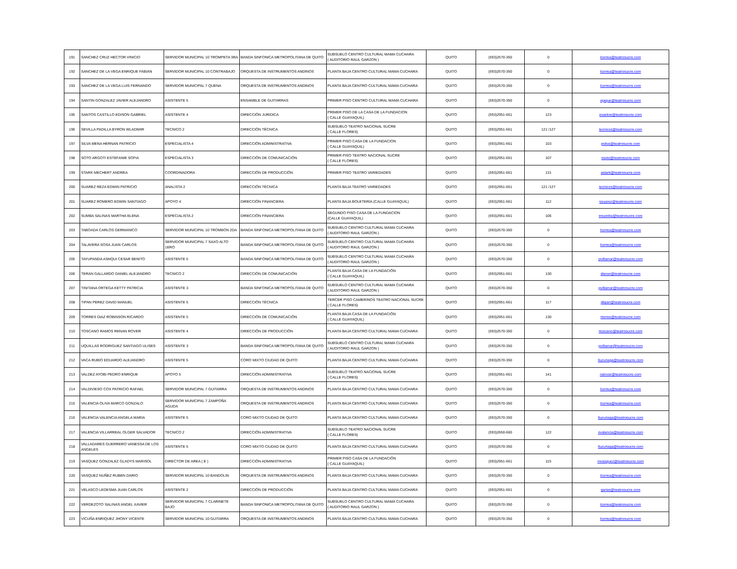| 191 | SANCHEZ CRUZ HECTOR VINICIO | SERVIDOR MUNICIPAL 10 TROMPETA 3RA | BANDA SINFONICA METROPOLITANA DE QUITO | SUBSUELO CENTRO CULTURAL MAMA CUCHARA ( AUDITORIO RAUL GARZON ) | QUITO | (593)2570-350 | 0 | lcorrea@teatrosucre.com |
| 192 | SANCHEZ DE LA VEGA ENRIQUE FABIAN | SERVIDOR MUNICIPAL 10 CONTRABAJO | ORQUESTA DE INSTRUMENTOS ANDINOS | PLANTA BAJA CENTRO CULTURAL MAMA CUCHARA | QUITO | (593)2570-350 | 0 | lcorrea@teatrosucre.com |
| 193 | SANCHEZ DE LA VEGA LUIS FERNANDO | SERVIDOR MUNICIPAL 7 QUENA | ORQUESTA DE INSTRUMENTOS ANDINOS | PLANTA BAJA CENTRO CULTURAL MAMA CUCHARA | QUITO | (593)2570-350 | 0 | lcorrea@teatrosucre.com |
| 194 | SANTIN GONZALEZ JAVIER ALEJANDRO | ASISTENTE 5 | ENSAMBLE DE GUITARRAS | PRIMER PISO CENTRO CULTURAL MAMA CUCHARA | QUITO | (593)2570-350 | 0 | ejaque@teatrosucre.com |
| 195 | SANTOS CASTILLO EDISON GABRIEL | ASISTENTE 4 | DIRECCIÓN JURIDICA | PRIMER PISO DE LA CASA DE LA FUNDACION ( CALLE GUAYAQUIL) | QUITO | (593)2951-661 | 123 | esantos@teatrosucre.com |
| 196 | SEVILLA PADILLA BYRON WLADIMIR | TECNICO 2 | DIRECCIÓN TÉCNICA | SUBSUELO TEATRO NACIONAL SUCRE ( CALLE FLORES) | QUITO | (593)2951-661 | 121 /127 | tecnicos@teatrosucre.com |
| 197 | SILVA MENA HERNAN PATRICIO | ESPECIALISTA 4 | DIRECCIÓN ADMINISTRATIVA | PRIMER PISO CASA DE LA FUNDACION ( CALLE GUAYAQUIL) | QUITO | (593)2951-661 | 103 | psilva@teatrosucre.com |
| 198 | SOTO ARGOTI ESTEFANIE SOFIA | ESPECIALISTA 3 | DIRECCIÓN DE COMUNICACIÓN | PRIMER PISO TEATRO NACIONAL SUCRE ( CALLE FLORES) | QUITO | (593)2951-661 | 107 | ssoto@teatrosucre.com |
| 199 | STARK MECHERT ANDREA | COORDINADORA | DIRECCIÓN DE PRODUCCIÓN | PRIMER PISO TEATRO VARIEDADES | QUITO | (593)2951-661 | 131 | astark@teatrosucre.com |
| 200 | SUAREZ REZA EDWIN PATRICIO | ANALISTA 2 | DIRECCIÓN TÉCNICA | PLANTA BAJA TEATRO VARIEDADES | QUITO | (593)2951-661 | 121 /127 | tecnicos@teatrosucre.com |
| 201 | SUAREZ ROMERO EDWIN SANTIAGO | APOYO 4 | DIRECCIÓN FINANCIERA | PLANTA BAJA BOLETERIA (CALLE GUAYAQUIL) | QUITO | (593)2951-661 | 112 | ssuarez@teatrosucre.com |
| 202 | SUMBA SALINAS MARTHA ELENA | ESPECIALISTA 2 | DIRECCIÓN FINANCIERA | SEGUNDO PISO CASA DE LA FUNDACION (CALLE GUAYAQUIL) | QUITO | (593)2951-661 | 106 | msumba@teatrosucre.com |
| 203 | TABOADA CARLOS GERMANICO | SERVIDOR MUNICIPAL 10 TROMBON 2DA | BANDA SINFONICA METROPOLITANA DE QUITO | SUBSUELO CENTRO CULTURAL MAMA CUCHARA ( AUDITORIO RAUL GARZON ) | QUITO | (593)2570-350 | 0 | lcorrea@teatrosucre.com |
| 204 | TALAVERA SOSA JUAN CARLOS | SERVIDOR MUNICIPAL 7 SAXO ALTO 1ERO | BANDA SINFONICA METROPOLITANA DE QUITO | SUBSUELO CENTRO CULTURAL MAMA CUCHARA ( AUDITORIO RAUL GARZON ) | QUITO | (593)2570-350 | 0 | lcorrea@teatrosucre.com |
| 205 | TAYUPANDA ASHQUI CESAR BENITO | ASISTENTE 5 | BANDA SINFONICA METROPOLITANA DE QUITO | SUBSUELO CENTRO CULTURAL MAMA CUCHARA ( AUDITORIO RAUL GARZON ) | QUITO | (593)2570-350 | 0 | pvillamar@teatrosucre.com |
| 206 | TERAN GALLARDO DANIEL ALEJANDRO | TECNICO 2 | DIRECCIÓN DE COMUNICACIÓN | PLANTA BAJA CASA DE LA FUNDACIÓN ( CALLE GUAYAQUIL) | QUITO | (593)2951-661 | 130 | dteran@teatrosucre.com |
| 207 | TINITANA ORTEGA KETTY PATRICIA | ASISTENTE 3 | BANDA SINFONICA METROPOLITANA DE QUITO | SUBSUELO CENTRO CULTURAL MAMA CUCHARA ( AUDITORIO RAUL GARZON ) | QUITO | (593)2570-350 | 0 | pvillamar@teatrosucre.com |
| 208 | TIPAN PEREZ DAVID MANUEL | ASISTENTE 5 | DIRECCIÓN TÉCNICA | TERCER PISO CAMERINOS TEATRO NACIONAL SUCRE ( CALLE FLORES) | QUITO | (593)2951-661 | 117 | dtipan@teatrosucre.com |
| 209 | TORRES DIAZ ROBINSON RICARDO | ASISTENTE 5 | DIRECCIÓN DE COMUNICACIÓN | PLANTA BAJA CASA DE LA FUNDACIÓN ( CALLE GUAYAQUIL) | QUITO | (593)2951-661 | 130 | rtorres@teatrosucre.com |
| 210 | TOSCANO RAMOS RENAN ROVER | ASISTENTE 4 | DIRECCIÓN DE PRODUCCIÓN | PLANTA BAJA CENTRO CULTURAL MAMA CUCHARA | QUITO | (593)2570-350 | 0 | rtoscano@teatrosucre.com |
| 211 | UQUILLAS RODRIGUEZ SANTIAGO ULISES | ASISTENTE 3 | BANDA SINFONICA METROPOLITANA DE QUITO | SUBSUELO CENTRO CULTURAL MAMA CUCHARA ( AUDITORIO RAUL GARZON ) | QUITO | (593)2570-350 | 0 | pvillamar@teatrosucre.com |
| 212 | VACA RUBIO EDUARDO ALEJANDRO | ASISTENTE 5 | CORO MIXTO CIUDAD DE QUITO | PLANTA BAJA CENTRO CULTURAL MAMA CUCHARA | QUITO | (593)2570-350 | 0 | lluzuriaga@teatrosucre.com |
| 213 | VALDEZ AYOBI PEDRO ENRIQUE | APOYO 5 | DIRECCIÓN ADMINISTRATIVA | SUBSUELO TEATRO NACIONAL SUCRE ( CALLE FLORES) | QUITO | (593)2951-661 | 141 | ralcivar@teatrosucre.com |
| 214 | VALDIVIESO COX PATRICIO RAFAEL | SERVIDOR MUNICIPAL 7 GUITARRA | ORQUESTA DE INSTRUMENTOS ANDINOS | PLANTA BAJA CENTRO CULTURAL MAMA CUCHARA | QUITO | (593)2570-350 | 0 | lcorrea@teatrosucre.com |
| 215 | VALENCIA OLIVA MARCO GONZALO | SERVIDOR MUNICIPAL 7 ZAMPOÑA AGUDA | ORQUESTA DE INSTRUMENTOS ANDINOS | PLANTA BAJA CENTRO CULTURAL MAMA CUCHARA | QUITO | (593)2570-350 | 0 | lcorrea@teatrosucre.com |
| 216 | VALENCIA VALENCIA ANGELA MARIA | ASISTENTE 5 | CORO MIXTO CIUDAD DE QUITO | PLANTA BAJA CENTRO CULTURAL MAMA CUCHARA | QUITO | (593)2570-350 | 0 | lluzuriaga@teatrosucre.com |
| 217 | VALENCIA VILLARREAL OLGER SALVADOR | TECNICO 2 | DIRECCIÓN ADMINISTRATIVA | SUBSUELO TEATRO NACIONAL SUCRE ( CALLE FLORES) | QUITO | (593)2650-660 | 122 | ovalencia@teatrosucre.com |
| 218 | VALLADARES GUERRERO VANESSA DE LOS ANGELES | ASISTENTE 5 | CORO MIXTO CIUDAD DE QUITO | PLANTA BAJA CENTRO CULTURAL MAMA CUCHARA | QUITO | (593)2570-350 | 0 | lluzuriaga@teatrosucre.com |
| 219 | VASQUEZ GONZALEZ GLADYS MARISOL | DIRECTOR DE AREA ( E ) | DIRECCIÓN ADMINISTRATIVA | PRIMER PISO CASA DE LA FUNDACIÓN ( CALLE GUAYAQUIL) | QUITO | (593)2951-661 | 115 | mvasquez@teatrosucre.com |
| 220 | VASQUEZ NUÑEZ RUBEN DARIO | SERVIDOR MUNICIPAL 10 BANDOLIN | ORQUESTA DE INSTRUMENTOS ANDINOS | PLANTA BAJA CENTRO CULTURAL MAMA CUCHARA | QUITO | (593)2570-350 | 0 | lcorrea@teatrosucre.com |
| 221 | VELASCO LEDESMA JUAN CARLOS | ASISTENTE 2 | DIRECCIÓN DE PRODUCCIÓN | PLANTA BAJA CENTRO CULTURAL MAMA CUCHARA | QUITO | (593)2951-661 | 0 | garias@teatrosucre.com |
| 222 | VERDEZOTO SALINAS ANGEL XAVIER | SERVIDOR MUNICIPAL 7 CLARINETE BAJO | BANDA SINFONICA METROPOLITANA DE QUITO | SUBSUELO CENTRO CULTURAL MAMA CUCHARA ( AUDITORIO RAUL GARZON ) | QUITO | (593)2570-350 | 0 | lcorrea@teatrosucre.com |
| 223 | VICUÑA ENRIQUEZ JHONY VICENTE | SERVIDOR MUNICIPAL 10 GUITARRA | ORQUESTA DE INSTRUMENTOS ANDINOS | PLANTA BAJA CENTRO CULTURAL MAMA CUCHARA | QUITO | (593)2570-350 | 0 | lcorrea@teatrosucre.com |